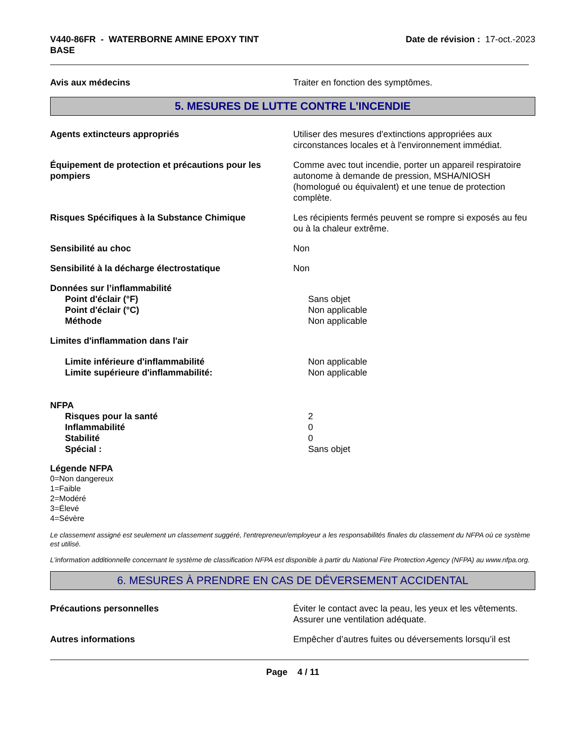V440-86FR - WATERBORNE AMINE EPOXY TINT
BASE
Date de révision : 17-oct.-2023
Avis aux médecins Traiter en fonction des symptômes.
5. MESURES DE LUTTE CONTRE L’INCENDIE
Agents extincteurs appropriés Utiliser des mesures d'extinctions appropriées aux circonstances locales et à l'environnement immédiat.
Équipement de protection et précautions pour les pompiers
Comme avec tout incendie, porter un appareil respiratoire autonome à demande de pression, MSHA/NIOSH (homologué ou équivalent) et une tenue de protection complète.
Risques Spécifiques à la Substance Chimique Les récipients fermés peuvent se rompre si exposés au feu ou à la chaleur extrême.
Sensibilité au choc Non
Sensibilité à la décharge électrostatique Non
Données sur l’inflammabilité
Point d'éclair (°F) Sans objet
Point d'éclair (°C) Non applicable
Méthode Non applicable
Limites d'inflammation dans l'air
Limite inférieure d'inflammabilité Non applicable
Limite supérieure d'inflammabilité: Non applicable
NFPA
Risques pour la santé 2
Inflammabilité 0
Stabilité 0
Spécial : Sans objet
Légende NFPA
0=Non dangereux
1=Faible
2=Modéré
3=Élevé
4=Sévère
Le classement assigné est seulement un classement suggéré, l'entrepreneur/employeur a les responsabilités finales du classement du NFPA où ce système est utilisé.
L'information additionnelle concernant le système de classification NFPA est disponible à partir du National Fire Protection Agency (NFPA) au www.nfpa.org.
6. MESURES À PRENDRE EN CAS DE DÉVERSEMENT ACCIDENTAL
Précautions personnelles Éviter le contact avec la peau, les yeux et les vêtements. Assurer une ventilation adéquate.
Autres informations Empêcher d’autres fuites ou déversements lorsqu’il est
Page 4 / 11